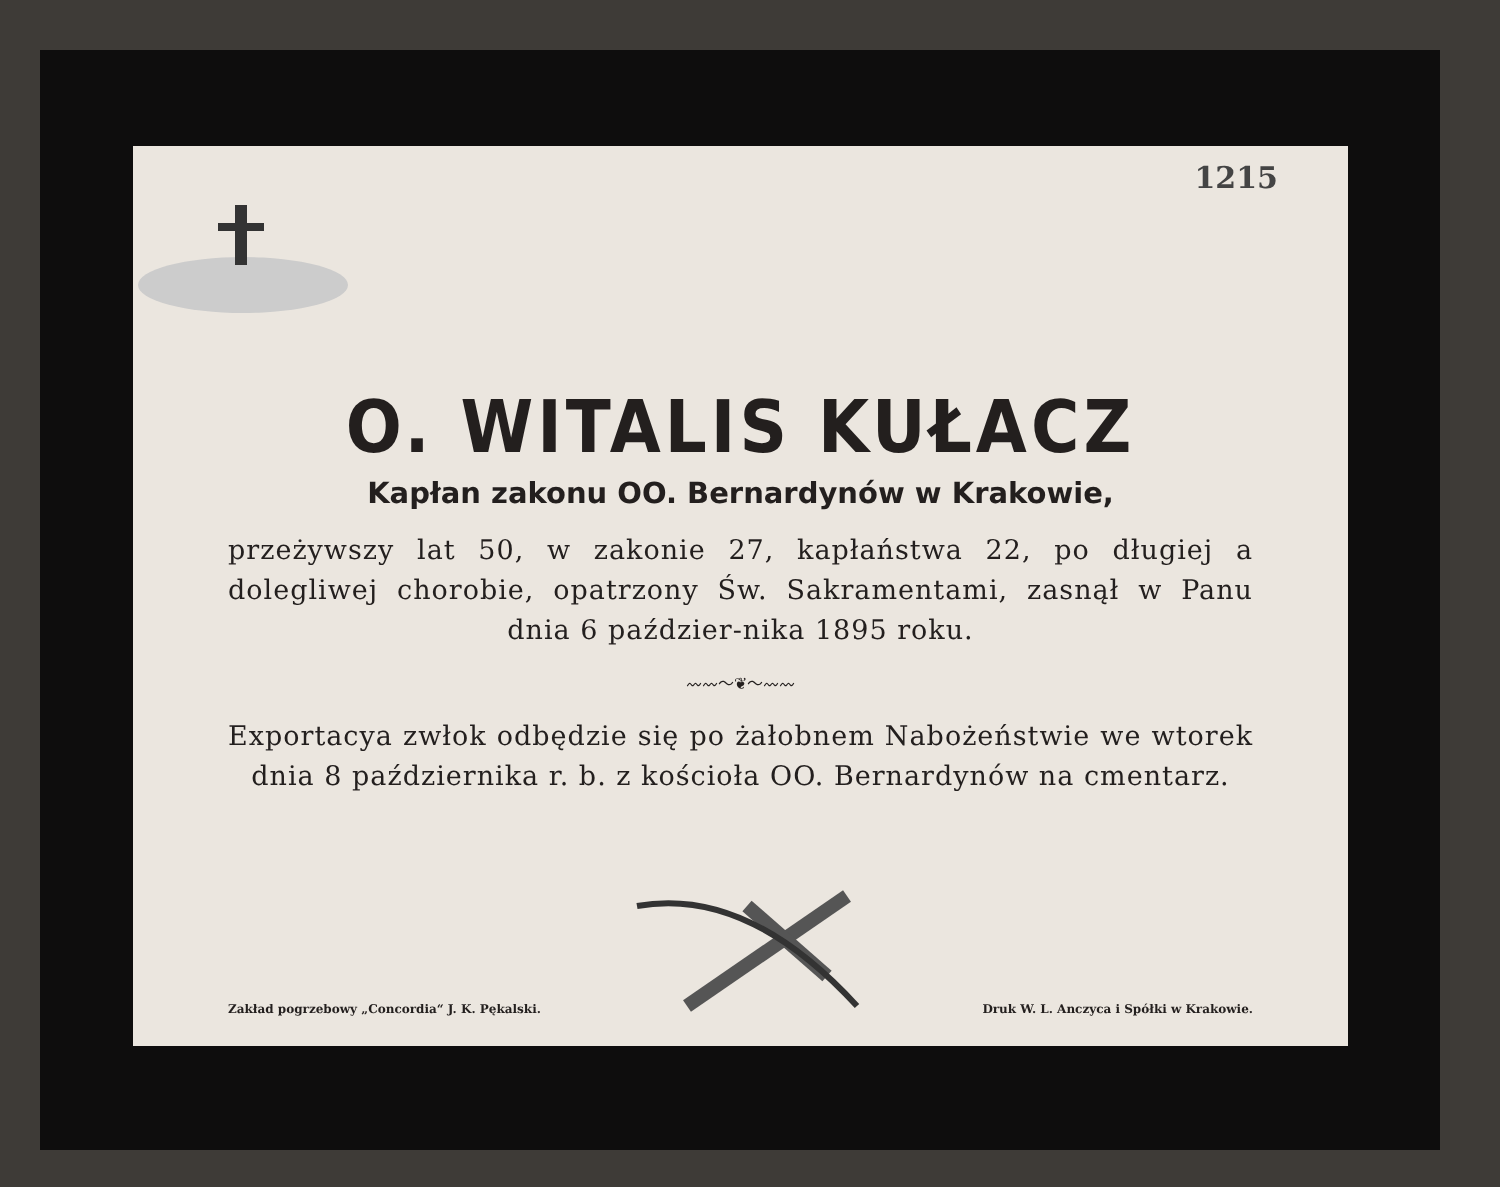1215
O. WITALIS KUŁACZ
Kapłan zakonu OO. Bernardynów w Krakowie,
przeżywszy lat 50, w zakonie 27, kapłaństwa 22, po długiej a dolegliwej chorobie, opatrzony Św. Sakramentami, zasnął w Panu dnia 6 paździer-nika 1895 roku.
〰〰〜❦〜〰〰
Exportacya zwłok odbędzie się po żałobnem Nabożeństwie we wtorek dnia 8 października r. b. z kościoła OO. Bernardynów na cmentarz.
Zakład pogrzebowy „Concordia“ J. K. Pękalski.
Druk W. L. Anczyca i Spółki w Krakowie.